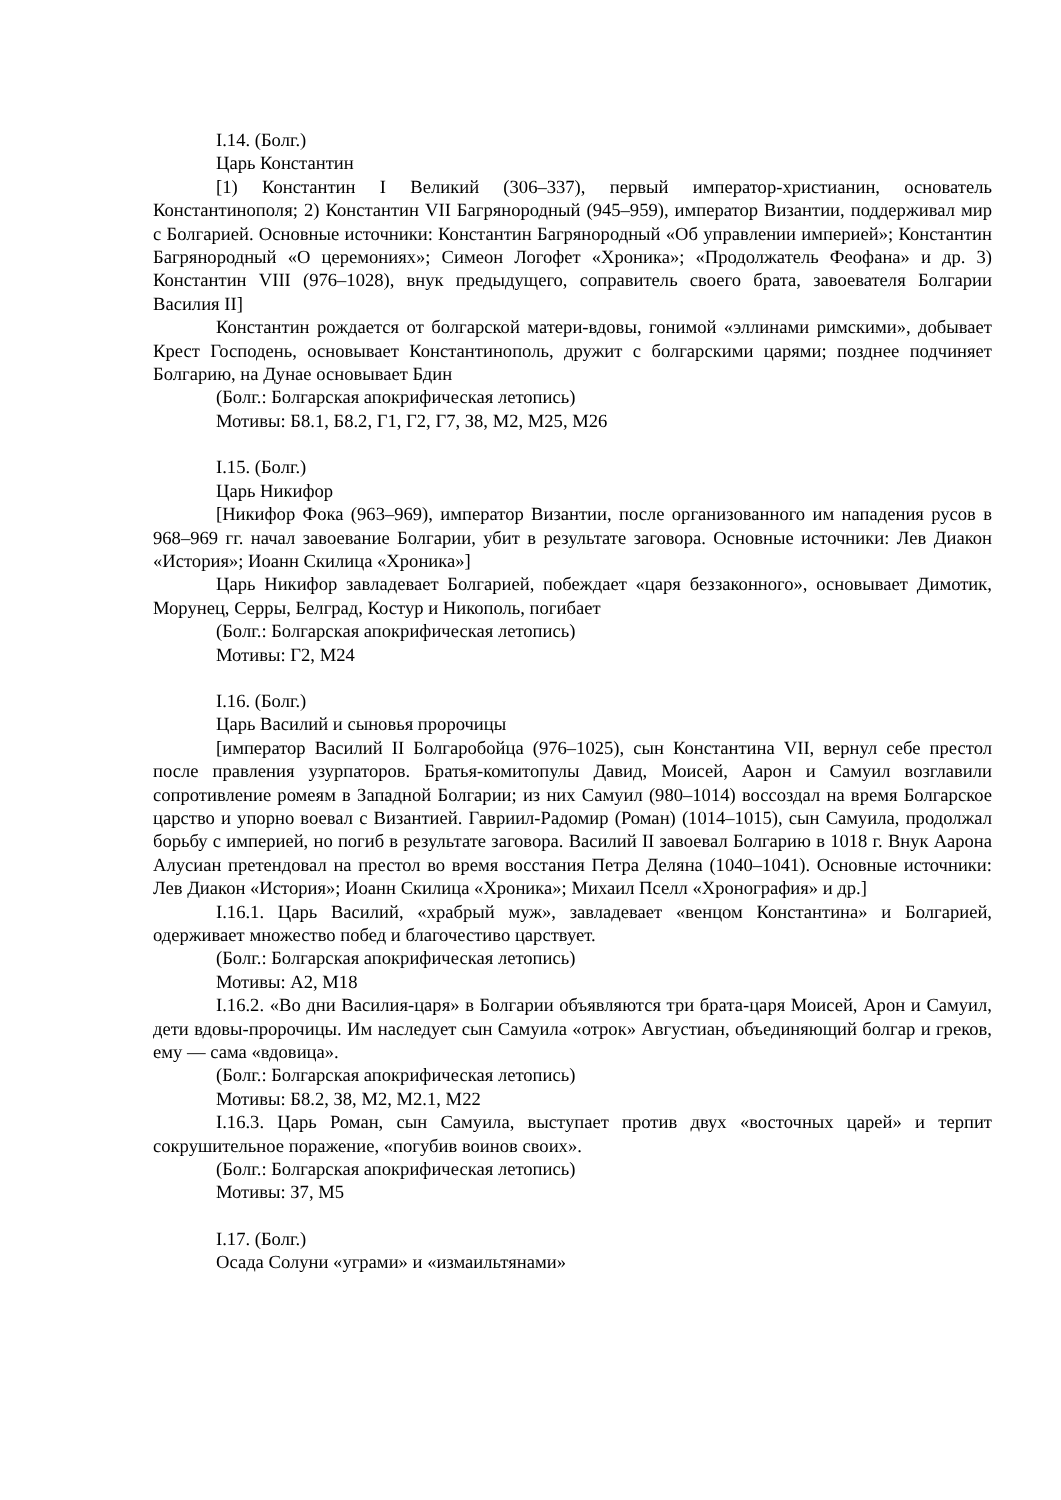I.14. (Болг.)
Царь Константин
[1) Константин I Великий (306–337), первый император-христианин, основатель Константинополя; 2) Константин VII Багрянородный (945–959), император Византии, поддерживал мир с Болгарией. Основные источники: Константин Багрянородный «Об управлении империей»; Константин Багрянородный «О церемониях»; Симеон Логофет «Хроника»; «Продолжатель Феофана» и др. 3) Константин VIII (976–1028), внук предыдущего, соправитель своего брата, завоевателя Болгарии Василия II]
Константин рождается от болгарской матери-вдовы, гонимой «эллинами римскими», добывает Крест Господень, основывает Константинополь, дружит с болгарскими царями; позднее подчиняет Болгарию, на Дунае основывает Бдин
(Болг.: Болгарская апокрифическая летопись)
Мотивы: Б8.1, Б8.2, Г1, Г2, Г7, З8, М2, М25, М26
I.15. (Болг.)
Царь Никифор
[Никифор Фока (963–969), император Византии, после организованного им нападения русов в 968–969 гг. начал завоевание Болгарии, убит в результате заговора. Основные источники: Лев Диакон «История»; Иоанн Скилица «Хроника»]
Царь Никифор завладевает Болгарией, побеждает «царя беззаконного», основывает Димотик, Морунец, Серры, Белград, Костур и Никополь, погибает
(Болг.: Болгарская апокрифическая летопись)
Мотивы: Г2, М24
I.16. (Болг.)
Царь Василий и сыновья пророчицы
[император Василий II Болгаробойца (976–1025), сын Константина VII, вернул себе престол после правления узурпаторов. Братья-комитопулы Давид, Моисей, Аарон и Самуил возглавили сопротивление ромеям в Западной Болгарии; из них Самуил (980–1014) воссоздал на время Болгарское царство и упорно воевал с Византией. Гавриил-Радомир (Роман) (1014–1015), сын Самуила, продолжал борьбу с империей, но погиб в результате заговора. Василий II завоевал Болгарию в 1018 г. Внук Аарона Алусиан претендовал на престол во время восстания Петра Деляна (1040–1041). Основные источники: Лев Диакон «История»; Иоанн Скилица «Хроника»; Михаил Пселл «Хронография» и др.]
I.16.1. Царь Василий, «храбрый муж», завладевает «венцом Константина» и Болгарией, одерживает множество побед и благочестиво царствует.
(Болг.: Болгарская апокрифическая летопись)
Мотивы: А2, М18
I.16.2. «Во дни Василия-царя» в Болгарии объявляются три брата-царя Моисей, Арон и Самуил, дети вдовы-пророчицы. Им наследует сын Самуила «отрок» Августиан, объединяющий болгар и греков, ему — сама «вдовица».
(Болг.: Болгарская апокрифическая летопись)
Мотивы: Б8.2, З8, М2, М2.1, М22
I.16.3. Царь Роман, сын Самуила, выступает против двух «восточных царей» и терпит сокрушительное поражение, «погубив воинов своих».
(Болг.: Болгарская апокрифическая летопись)
Мотивы: З7, М5
I.17. (Болг.)
Осада Солуни «уграми» и «измаильтянами»